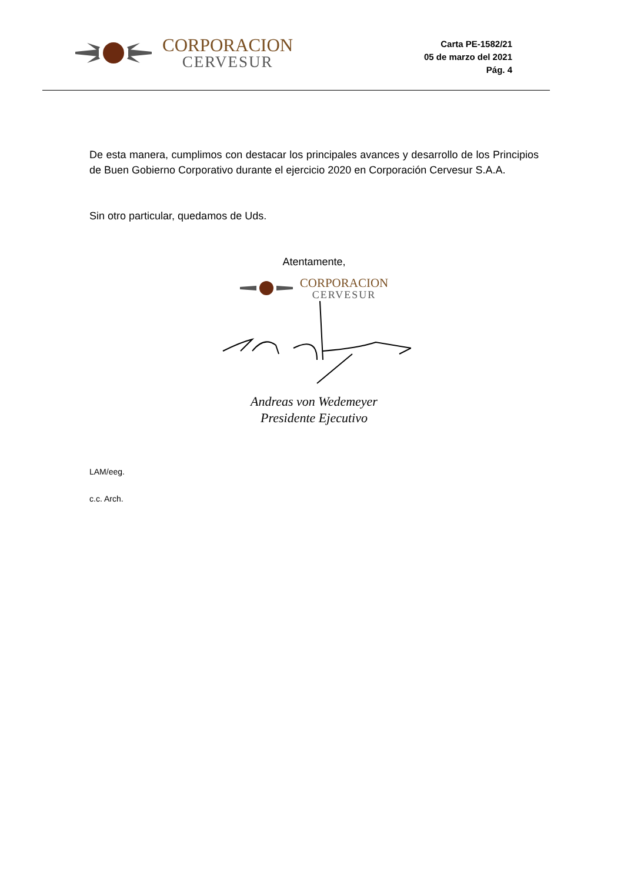CORPORACION
CERVESUR
Carta PE-1582/21
05 de marzo del 2021
Pág. 4
De esta manera, cumplimos con destacar los principales avances y desarrollo de los Principios de Buen Gobierno Corporativo durante el ejercicio 2020 en Corporación Cervesur S.A.A.
Sin otro particular, quedamos de Uds.
Atentamente,
CORPORACION
CERVESUR
Andreas von Wedemeyer
Presidente Ejecutivo
LAM/eeg.
c.c. Arch.